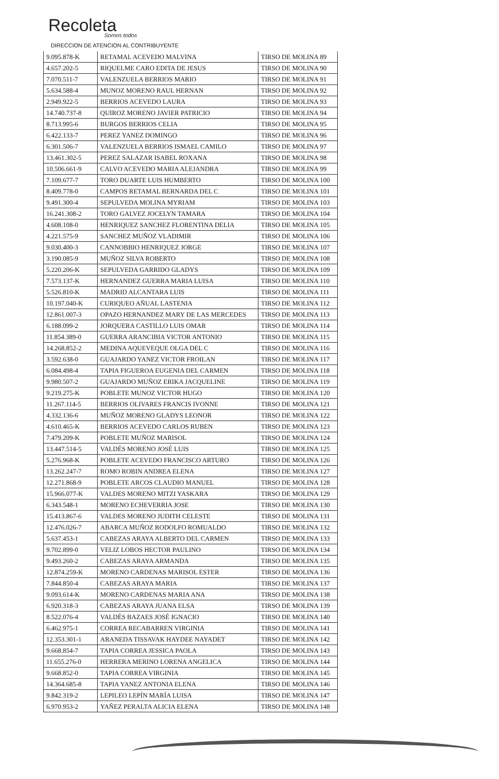Recoleta
Somos todos
DIRECCION DE ATENCION AL CONTRIBUYENTE
| 9.095.878-K | RETAMAL ACEVEDO MALVINA | TIRSO DE MOLINA 89 |
| 4.657.202-5 | RIQUELME CARO EDITA DE JESUS | TIRSO DE MOLINA 90 |
| 7.070.511-7 | VALENZUELA BERRIOS MARIO | TIRSO DE MOLINA 91 |
| 5.634.588-4 | MUNOZ MORENO RAUL HERNAN | TIRSO DE MOLINA 92 |
| 2.949.922-5 | BERRIOS ACEVEDO LAURA | TIRSO DE MOLINA 93 |
| 14.740.737-8 | QUIROZ MORENO JAVIER PATRICIO | TIRSO DE MOLINA 94 |
| 8.713.995-6 | BURGOS BERRIOS CELIA | TIRSO DE MOLINA 95 |
| 6.422.133-7 | PEREZ YANEZ DOMINGO | TIRSO DE MOLINA 96 |
| 6.301.506-7 | VALENZUELA BERRIOS ISMAEL CAMILO | TIRSO DE MOLINA 97 |
| 13.461.302-5 | PEREZ SALAZAR ISABEL ROXANA | TIRSO DE MOLINA 98 |
| 10.506.661-9 | CALVO ACEVEDO MARIA ALEJANDRA | TIRSO DE MOLINA 99 |
| 7.109.677-7 | TORO DUARTE LUIS HUMBERTO | TIRSO DE MOLINA 100 |
| 8.409.778-0 | CAMPOS RETAMAL BERNARDA DEL C | TIRSO DE MOLINA 101 |
| 9.491.300-4 | SEPULVEDA MOLINA MYRIAM | TIRSO DE MOLINA 103 |
| 16.241.308-2 | TORO GALVEZ JOCELYN TAMARA | TIRSO DE MOLINA 104 |
| 4.608.108-0 | HENRIQUEZ SANCHEZ FLORENTINA DELIA | TIRSO DE MOLINA 105 |
| 4.221.575-9 | SANCHEZ MUÑOZ VLADIMIR | TIRSO DE MOLINA 106 |
| 9.030.400-3 | CANNOBBIO HENRIQUEZ JORGE | TIRSO DE MOLINA 107 |
| 3.190.085-9 | MUÑOZ SILVA ROBERTO | TIRSO DE MOLINA 108 |
| 5.220.206-K | SEPULVEDA GARRIDO GLADYS | TIRSO DE MOLINA 109 |
| 7.573.137-K | HERNANDEZ GUERRA MARIA LUISA | TIRSO DE MOLINA 110 |
| 5.526.810-K | MADRID ALCANTARA LUIS | TIRSO DE MOLINA 111 |
| 10.197.040-K | CURIQUEO AÑUAL LASTENIA | TIRSO DE MOLINA 112 |
| 12.861.007-3 | OPAZO HERNANDEZ MARY DE LAS MERCEDES | TIRSO DE MOLINA 113 |
| 6.188.099-2 | JORQUERA CASTILLO LUIS OMAR | TIRSO DE MOLINA 114 |
| 11.854.389-0 | GUERRA ARANCIBIA VICTOR ANTONIO | TIRSO DE MOLINA 115 |
| 14.268.852-2 | MEDINA AQUEVEQUE OLGA DEL C | TIRSO DE MOLINA 116 |
| 3.592.638-0 | GUAJARDO YANEZ VICTOR FROILAN | TIRSO DE MOLINA 117 |
| 6.084.498-4 | TAPIA FIGUEROA EUGENIA DEL CARMEN | TIRSO DE MOLINA 118 |
| 9.980.507-2 | GUAJARDO MUÑOZ ERIKA JACQUELINE | TIRSO DE MOLINA 119 |
| 9.219.275-K | POBLETE MUNOZ VICTOR HUGO | TIRSO DE MOLINA 120 |
| 11.267.114-5 | BERRIOS OLIVARES FRANCIS IVONNE | TIRSO DE MOLINA 121 |
| 4.332.136-6 | MUÑOZ MORENO GLADYS LEONOR | TIRSO DE MOLINA 122 |
| 4.610.465-K | BERRIOS ACEVEDO CARLOS RUBEN | TIRSO DE MOLINA 123 |
| 7.479.209-K | POBLETE MUÑOZ MARISOL | TIRSO DE MOLINA 124 |
| 13.447.514-5 | VALDÉS MORENO JOSÉ LUIS | TIRSO DE MOLINA 125 |
| 5.276.968-K | POBLETE ACEVEDO FRANCISCO ARTURO | TIRSO DE MOLINA 126 |
| 13.262.247-7 | ROMO ROBIN ANDREA ELENA | TIRSO DE MOLINA 127 |
| 12.271.868-9 | POBLETE ARCOS CLAUDIO MANUEL | TIRSO DE MOLINA 128 |
| 15.966.077-K | VALDES MORENO MITZI YASKARA | TIRSO DE MOLINA 129 |
| 6.343.548-1 | MORENO ECHEVERRIA JOSE | TIRSO DE MOLINA 130 |
| 15.413.867-6 | VALDES MORENO JUDITH CELESTE | TIRSO DE MOLINA 131 |
| 12.476.026-7 | ABARCA MUÑOZ RODOLFO ROMUALDO | TIRSO DE MOLINA 132 |
| 5.637.453-1 | CABEZAS ARAYA ALBERTO DEL CARMEN | TIRSO DE MOLINA 133 |
| 9.702.899-0 | VELIZ LOBOS HECTOR PAULINO | TIRSO DE MOLINA 134 |
| 9.493.260-2 | CABEZAS ARAYA ARMANDA | TIRSO DE MOLINA 135 |
| 12.874.259-K | MORENO CARDENAS MARISOL ESTER | TIRSO DE MOLINA 136 |
| 7.844.850-4 | CABEZAS ARAYA MARIA | TIRSO DE MOLINA 137 |
| 9.093.614-K | MORENO CARDENAS MARIA ANA | TIRSO DE MOLINA 138 |
| 6.920.318-3 | CABEZAS ARAYA JUANA ELSA | TIRSO DE MOLINA 139 |
| 8.522.076-4 | VALDÉS BAZAES JOSÉ IGNACIO | TIRSO DE MOLINA 140 |
| 6.462.975-1 | CORREA RECABARREN VIRGINIA | TIRSO DE MOLINA 141 |
| 12.353.301-1 | ARANEDA TISSAVAK HAYDEE NAYADET | TIRSO DE MOLINA 142 |
| 9.668.854-7 | TAPIA CORREA JESSICA PAOLA | TIRSO DE MOLINA 143 |
| 11.655.276-0 | HERRERA MERINO LORENA ANGELICA | TIRSO DE MOLINA 144 |
| 9.668.852-0 | TAPIA CORREA VIRGINIA | TIRSO DE MOLINA 145 |
| 14.364.685-8 | TAPIA YANEZ ANTONIA ELENA | TIRSO DE MOLINA 146 |
| 9.842.319-2 | LEPILEO LEPÍN MARÍA LUISA | TIRSO DE MOLINA 147 |
| 6.970.953-2 | YAÑEZ PERALTA ALICIA ELENA | TIRSO DE MOLINA 148 |